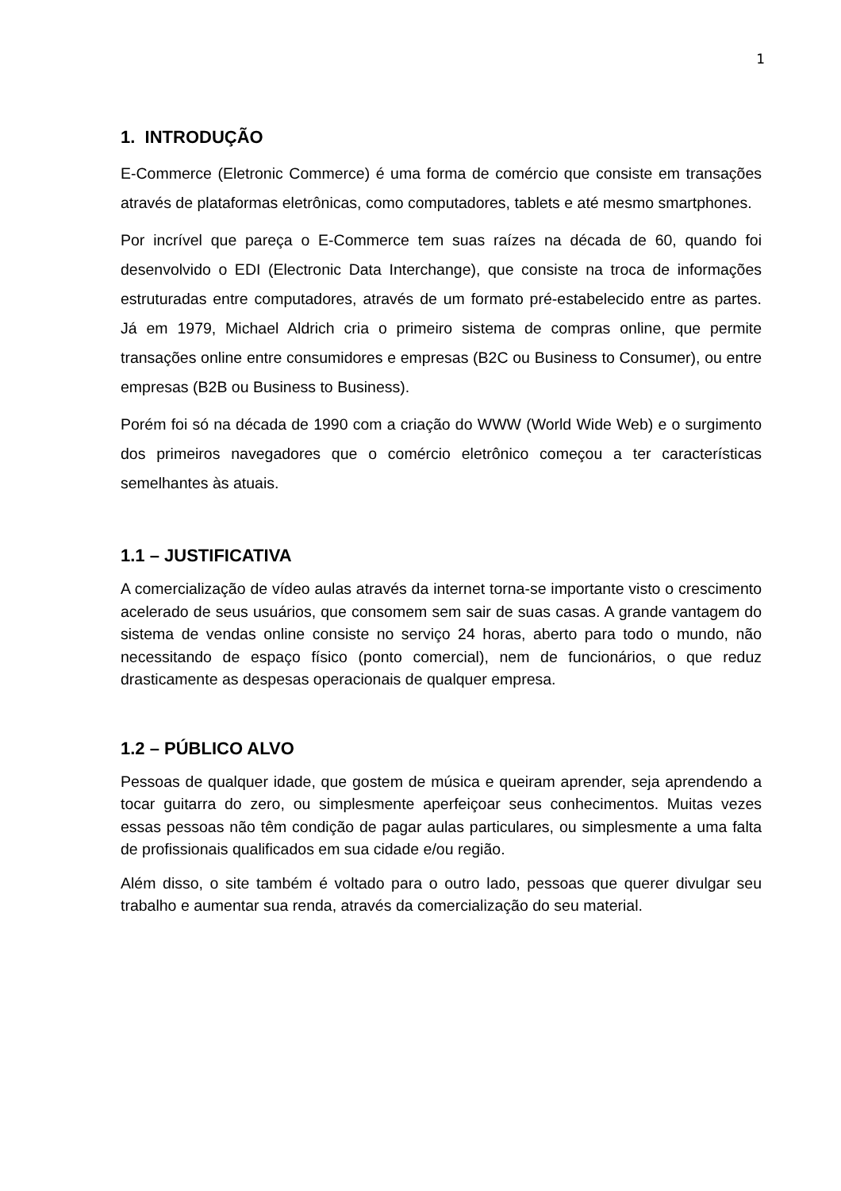1
1. INTRODUÇÃO
E-Commerce (Eletronic Commerce) é uma forma de comércio que consiste em transações através de plataformas eletrônicas, como computadores, tablets e até mesmo smartphones.
Por incrível que pareça o E-Commerce tem suas raízes na década de 60, quando foi desenvolvido o EDI (Electronic Data Interchange), que consiste na troca de informações estruturadas entre computadores, através de um formato pré-estabelecido entre as partes. Já em 1979, Michael Aldrich cria o primeiro sistema de compras online, que permite transações online entre consumidores e empresas (B2C ou Business to Consumer), ou entre empresas (B2B ou Business to Business).
Porém foi só na década de 1990 com a criação do WWW (World Wide Web) e o surgimento dos primeiros navegadores que o comércio eletrônico começou a ter características semelhantes às atuais.
1.1 – JUSTIFICATIVA
A comercialização de vídeo aulas através da internet torna-se importante visto o crescimento acelerado de seus usuários, que consomem sem sair de suas casas. A grande vantagem do sistema de vendas online consiste no serviço 24 horas, aberto para todo o mundo, não necessitando de espaço físico (ponto comercial), nem de funcionários, o que reduz drasticamente as despesas operacionais de qualquer empresa.
1.2 – PÚBLICO ALVO
Pessoas de qualquer idade, que gostem de música e queiram aprender, seja aprendendo a tocar guitarra do zero, ou simplesmente aperfeiçoar seus conhecimentos. Muitas vezes essas pessoas não têm condição de pagar aulas particulares, ou simplesmente a uma falta de profissionais qualificados em sua cidade e/ou região.
Além disso, o site também é voltado para o outro lado, pessoas que querer divulgar seu trabalho e aumentar sua renda, através da comercialização do seu material.